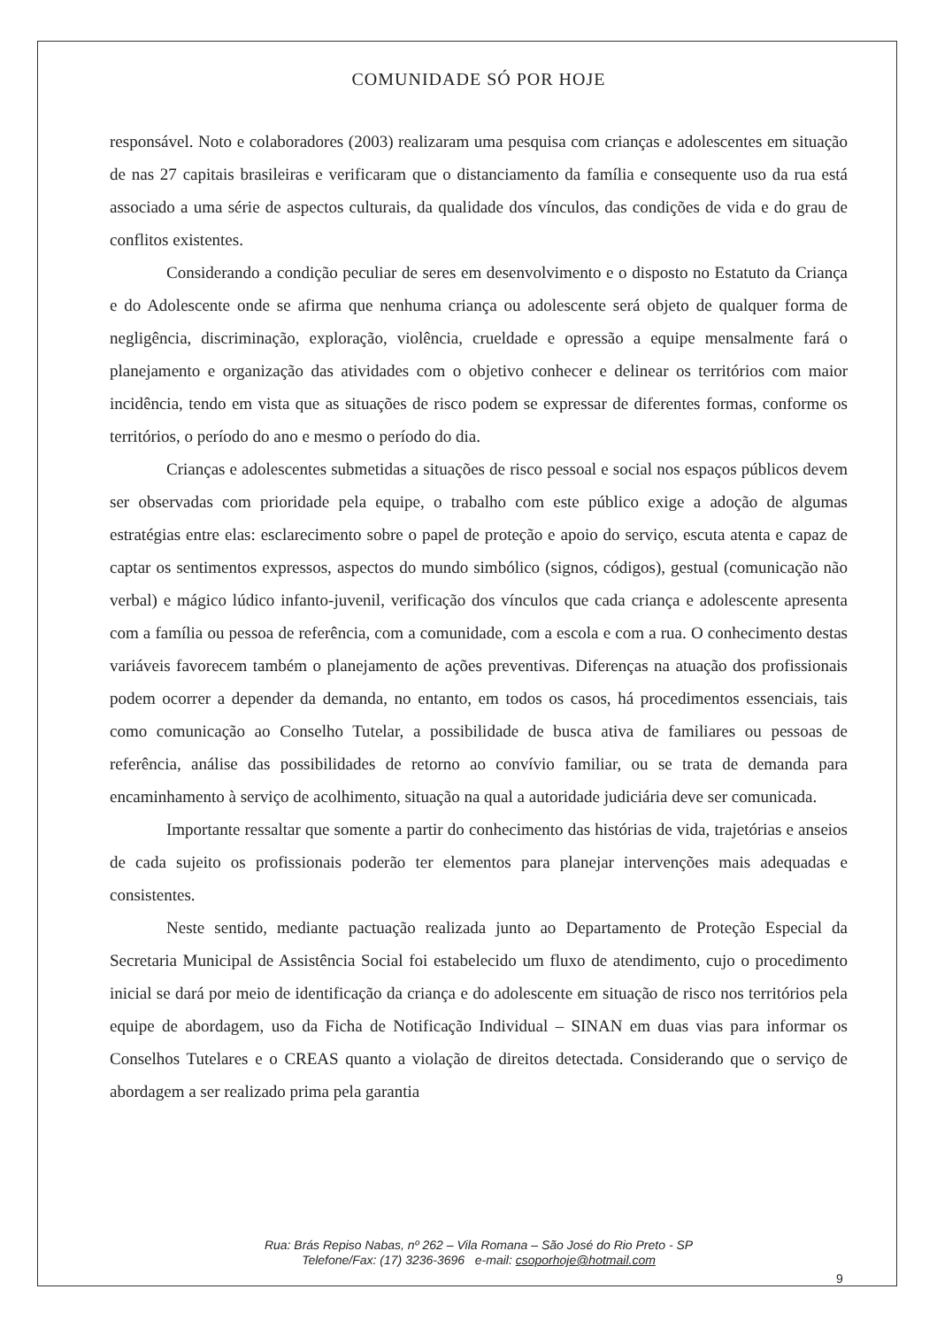COMUNIDADE SÓ POR HOJE
responsável. Noto e colaboradores (2003) realizaram uma pesquisa com crianças e adolescentes em situação de nas 27 capitais brasileiras e verificaram que o distanciamento da família e consequente uso da rua está associado a uma série de aspectos culturais, da qualidade dos vínculos, das condições de vida e do grau de conflitos existentes.
Considerando a condição peculiar de seres em desenvolvimento e o disposto no Estatuto da Criança e do Adolescente onde se afirma que nenhuma criança ou adolescente será objeto de qualquer forma de negligência, discriminação, exploração, violência, crueldade e opressão a equipe mensalmente fará o planejamento e organização das atividades com o objetivo conhecer e delinear os territórios com maior incidência, tendo em vista que as situações de risco podem se expressar de diferentes formas, conforme os territórios, o período do ano e mesmo o período do dia.
Crianças e adolescentes submetidas a situações de risco pessoal e social nos espaços públicos devem ser observadas com prioridade pela equipe, o trabalho com este público exige a adoção de algumas estratégias entre elas: esclarecimento sobre o papel de proteção e apoio do serviço, escuta atenta e capaz de captar os sentimentos expressos, aspectos do mundo simbólico (signos, códigos), gestual (comunicação não verbal) e mágico lúdico infanto-juvenil, verificação dos vínculos que cada criança e adolescente apresenta com a família ou pessoa de referência, com a comunidade, com a escola e com a rua. O conhecimento destas variáveis favorecem também o planejamento de ações preventivas. Diferenças na atuação dos profissionais podem ocorrer a depender da demanda, no entanto, em todos os casos, há procedimentos essenciais, tais como comunicação ao Conselho Tutelar, a possibilidade de busca ativa de familiares ou pessoas de referência, análise das possibilidades de retorno ao convívio familiar, ou se trata de demanda para encaminhamento à serviço de acolhimento, situação na qual a autoridade judiciária deve ser comunicada.
Importante ressaltar que somente a partir do conhecimento das histórias de vida, trajetórias e anseios de cada sujeito os profissionais poderão ter elementos para planejar intervenções mais adequadas e consistentes.
Neste sentido, mediante pactuação realizada junto ao Departamento de Proteção Especial da Secretaria Municipal de Assistência Social foi estabelecido um fluxo de atendimento, cujo o procedimento inicial se dará por meio de identificação da criança e do adolescente em situação de risco nos territórios pela equipe de abordagem, uso da Ficha de Notificação Individual – SINAN em duas vias para informar os Conselhos Tutelares e o CREAS quanto a violação de direitos detectada. Considerando que o serviço de abordagem a ser realizado prima pela garantia
Rua: Brás Repiso Nabas, nº 262 – Vila Romana – São José do Rio Preto - SP
Telefone/Fax: (17) 3236-3696 e-mail: csoporhoje@hotmail.com
9